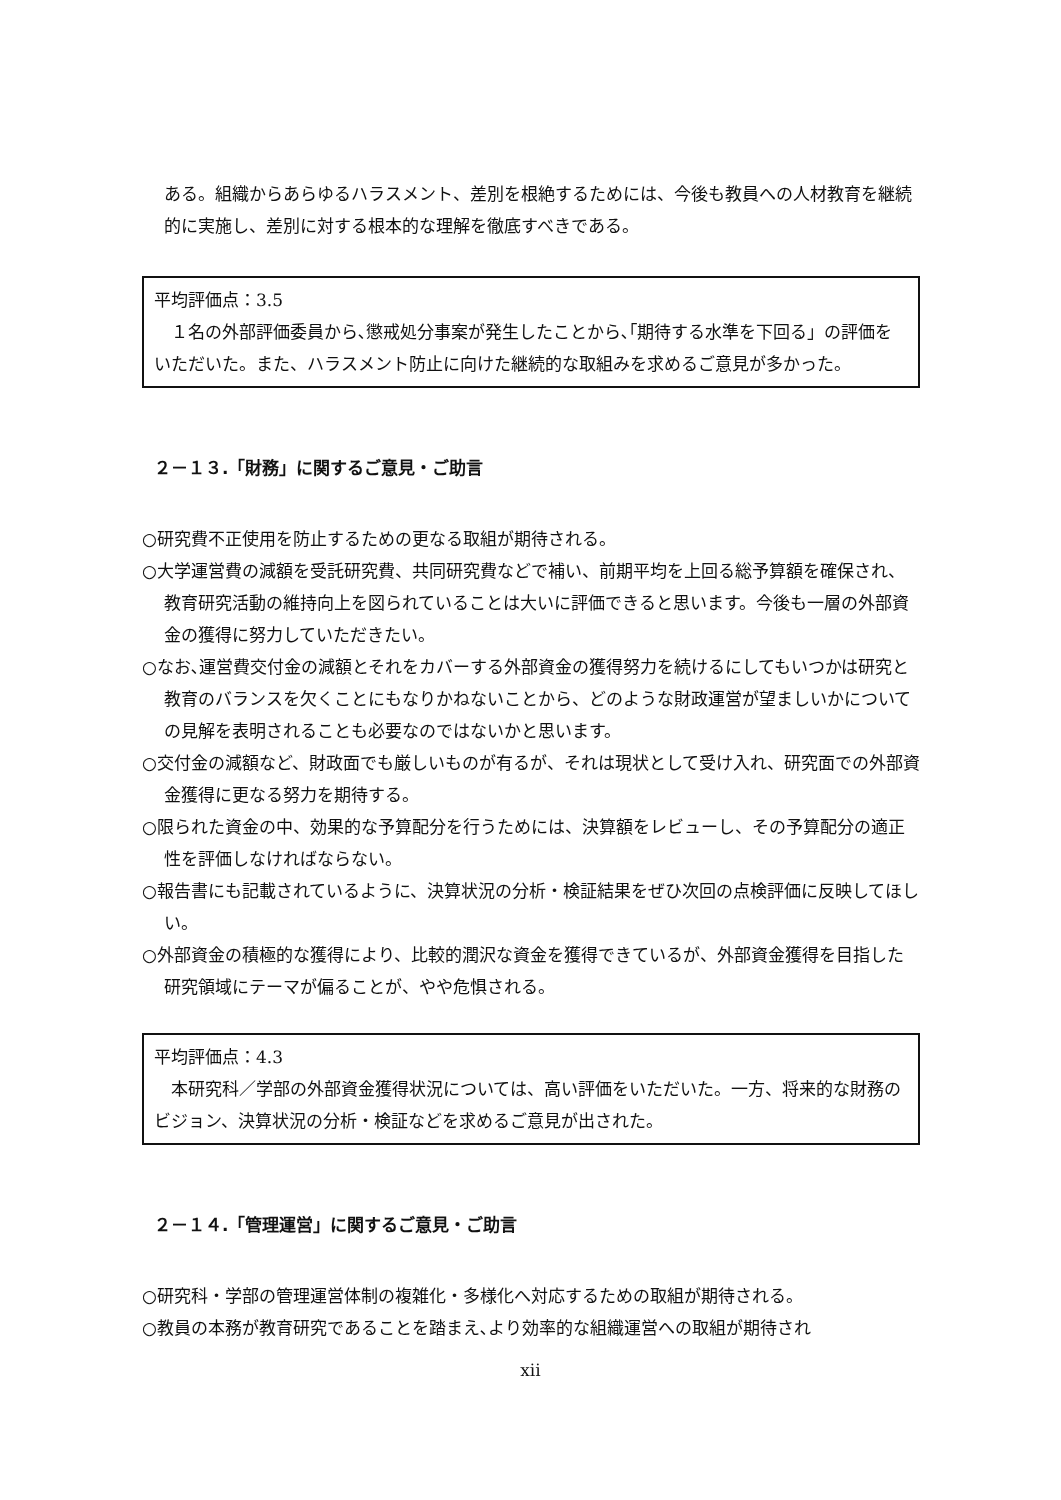ある。組織からあらゆるハラスメント、差別を根絶するためには、今後も教員への人材教育を継続的に実施し、差別に対する根本的な理解を徹底すべきである。
平均評価点：3.5
　１名の外部評価委員から､懲戒処分事案が発生したことから､｢期待する水準を下回る」の評価をいただいた。また、ハラスメント防止に向けた継続的な取組みを求めるご意見が多かった。
２－１３.「財務」に関するご意見・ご助言
○研究費不正使用を防止するための更なる取組が期待される。
○大学運営費の減額を受託研究費、共同研究費などで補い、前期平均を上回る総予算額を確保され、教育研究活動の維持向上を図られていることは大いに評価できると思います。今後も一層の外部資金の獲得に努力していただきたい。
○なお､運営費交付金の減額とそれをカバーする外部資金の獲得努力を続けるにしてもいつかは研究と教育のバランスを欠くことにもなりかねないことから、どのような財政運営が望ましいかについての見解を表明されることも必要なのではないかと思います。
○交付金の減額など、財政面でも厳しいものが有るが、それは現状として受け入れ、研究面での外部資金獲得に更なる努力を期待する。
○限られた資金の中、効果的な予算配分を行うためには、決算額をレビューし、その予算配分の適正性を評価しなければならない。
○報告書にも記載されているように、決算状況の分析・検証結果をぜひ次回の点検評価に反映してほしい。
○外部資金の積極的な獲得により、比較的潤沢な資金を獲得できているが、外部資金獲得を目指した研究領域にテーマが偏ることが、やや危惧される。
平均評価点：4.3
　本研究科／学部の外部資金獲得状況については、高い評価をいただいた。一方、将来的な財務のビジョン、決算状況の分析・検証などを求めるご意見が出された。
２－１４.「管理運営」に関するご意見・ご助言
○研究科・学部の管理運営体制の複雑化・多様化へ対応するための取組が期待される。
○教員の本務が教育研究であることを踏まえ､より効率的な組織運営への取組が期待され
xii